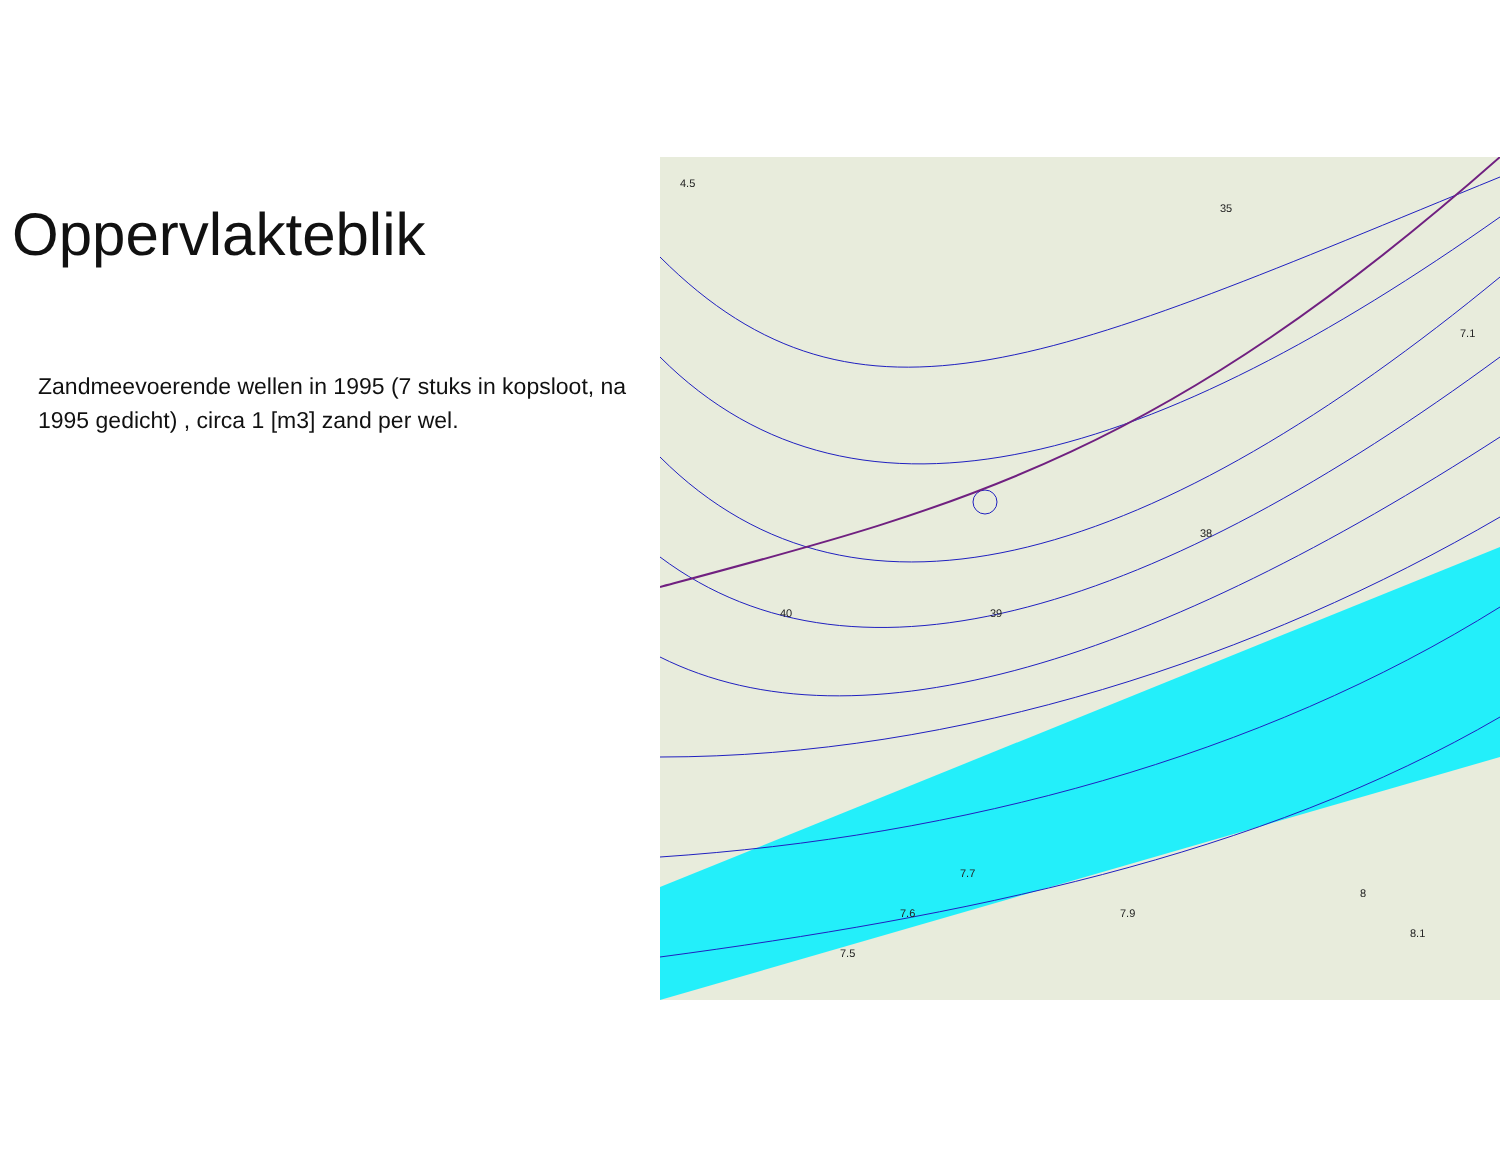Oppervlakteblik
Zandmeevoerende wellen in 1995 (7 stuks in kopsloot, na 1995 gedicht) , circa 1 [m3] zand per wel.
4.5
35
7.1
40
39
38
7.9
8
8.1
7.5
7.6
7.7